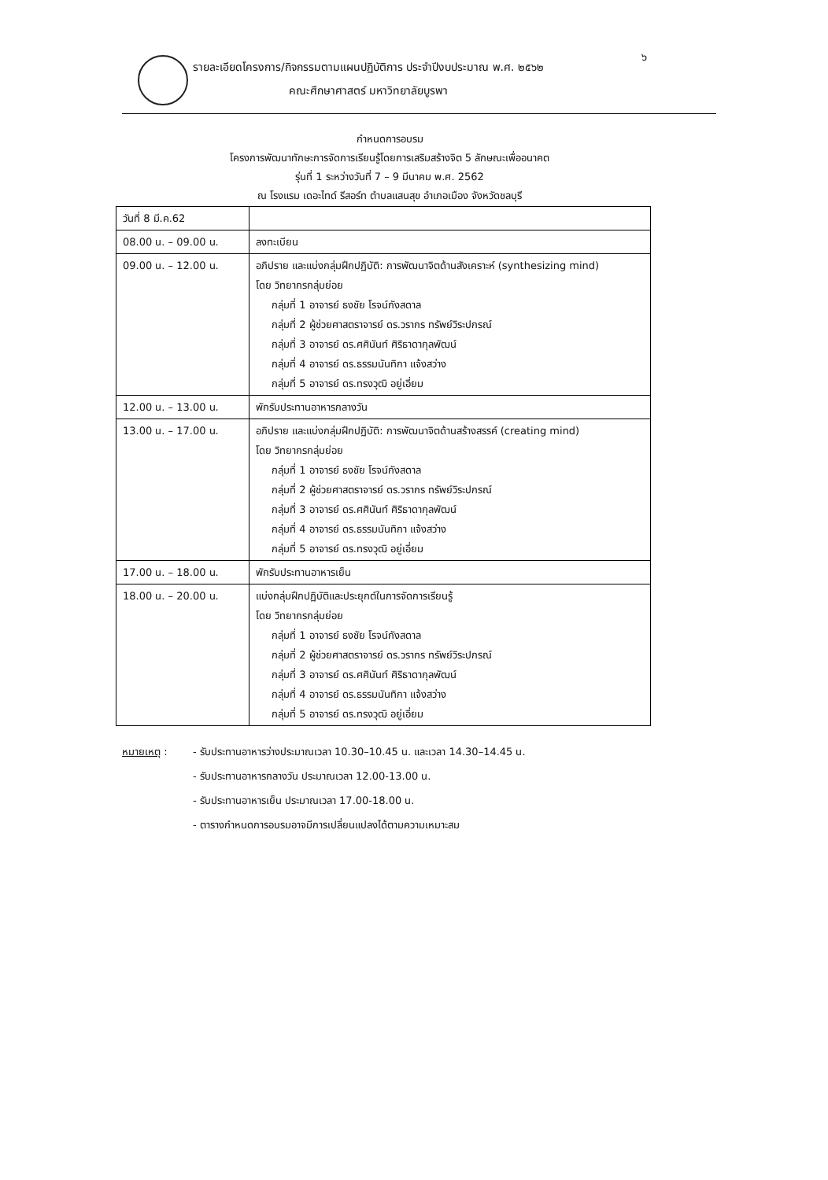๖
รายละเอียดโครงการ/กิจกรรมตามแผนปฏิบัติการ ประจำปีงบประมาณ พ.ศ. ๒๕๖๒
คณะศึกษาศาสตร์ มหาวิทยาลัยบูรพา
กำหนดการอบรม
โครงการพัฒนาทักษะการจัดการเรียนรู้โดยการเสริมสร้างจิต 5 ลักษณะเพื่ออนาคต
รุ่นที่ 1 ระหว่างวันที่ 7 – 9 มีนาคม พ.ศ. 2562
ณ โรงแรม เดอะไทด์ รีสอร์ท ตำบลแสนสุข อำเภอเมือง จังหวัดชลบุรี
| วันที่ 8 มี.ค.62 | |
| 08.00 น. – 09.00 น. | ลงทะเบียน |
| 09.00 น. – 12.00 น. | อภิปราย และแบ่งกลุ่มฝึกปฏิบัติ: การพัฒนาจิตด้านสังเคราะห์ (synthesizing mind) โดย วิทยากรกลุ่มย่อย กลุ่มที่ 1 อาจารย์ ธงชัย โรจน์กังสดาล กลุ่มที่ 2 ผู้ช่วยศาสตราจารย์ ดร.วรากร ทรัพย์วิระปกรณ์ กลุ่มที่ 3 อาจารย์ ดร.ศศินันท์ ศิริธาดากุลพัฒน์ กลุ่มที่ 4 อาจารย์ ดร.ธรรมนันทิกา แจ้งสว่าง กลุ่มที่ 5 อาจารย์ ดร.ทรงวุฒิ อยู่เอี่ยม |
| 12.00 น. – 13.00 น. | พักรับประทานอาหารกลางวัน |
| 13.00 น. – 17.00 น. | อภิปราย และแบ่งกลุ่มฝึกปฏิบัติ: การพัฒนาจิตด้านสร้างสรรค์ (creating mind) โดย วิทยากรกลุ่มย่อย กลุ่มที่ 1 อาจารย์ ธงชัย โรจน์กังสดาล กลุ่มที่ 2 ผู้ช่วยศาสตราจารย์ ดร.วรากร ทรัพย์วิระปกรณ์ กลุ่มที่ 3 อาจารย์ ดร.ศศินันท์ ศิริธาดากุลพัฒน์ กลุ่มที่ 4 อาจารย์ ดร.ธรรมนันทิกา แจ้งสว่าง กลุ่มที่ 5 อาจารย์ ดร.ทรงวุฒิ อยู่เอี่ยม |
| 17.00 น. – 18.00 น. | พักรับประทานอาหารเย็น |
| 18.00 น. – 20.00 น. | แบ่งกลุ่มฝึกปฏิบัติและประยุกต์ในการจัดการเรียนรู้ โดย วิทยากรกลุ่มย่อย กลุ่มที่ 1 อาจารย์ ธงชัย โรจน์กังสดาล กลุ่มที่ 2 ผู้ช่วยศาสตราจารย์ ดร.วรากร ทรัพย์วิระปกรณ์ กลุ่มที่ 3 อาจารย์ ดร.ศศินันท์ ศิริธาดากุลพัฒน์ กลุ่มที่ 4 อาจารย์ ดร.ธรรมนันทิกา แจ้งสว่าง กลุ่มที่ 5 อาจารย์ ดร.ทรงวุฒิ อยู่เอี่ยม |
หมายเหตุ : - รับประทานอาหารว่างประมาณเวลา 10.30–10.45 น. และเวลา 14.30–14.45 น.
- รับประทานอาหารกลางวัน ประมาณเวลา 12.00-13.00 น.
- รับประทานอาหารเย็น ประมาณเวลา 17.00-18.00 น.
- ตารางกำหนดการอบรมอาจมีการเปลี่ยนแปลงได้ตามความเหมาะสม